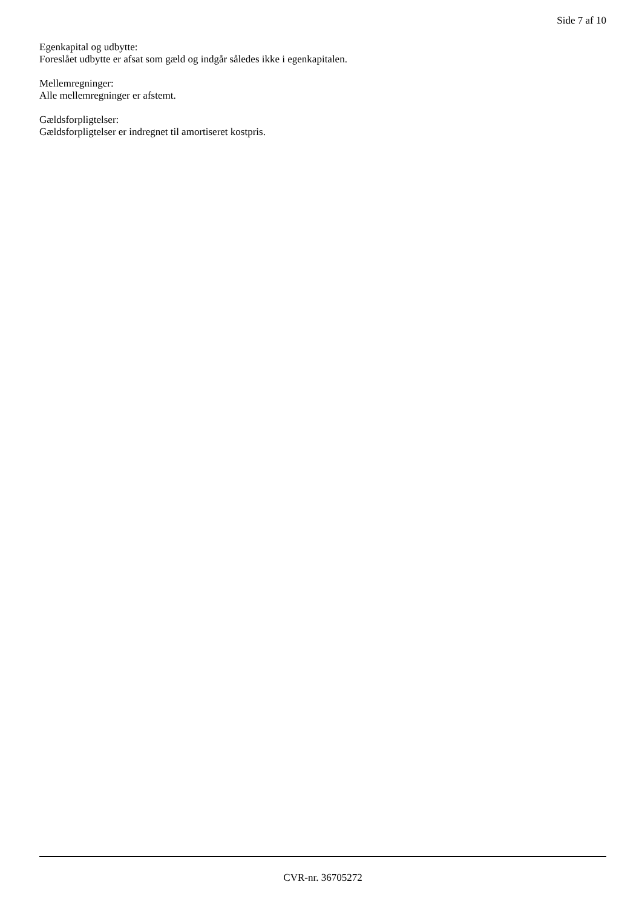Side 7 af 10
Egenkapital og udbytte:
Foreslået udbytte er afsat som gæld og indgår således ikke i egenkapitalen.
Mellemregninger:
Alle mellemregninger er afstemt.
Gældsforpligtelser:
Gældsforpligtelser er indregnet til amortiseret kostpris.
CVR-nr. 36705272